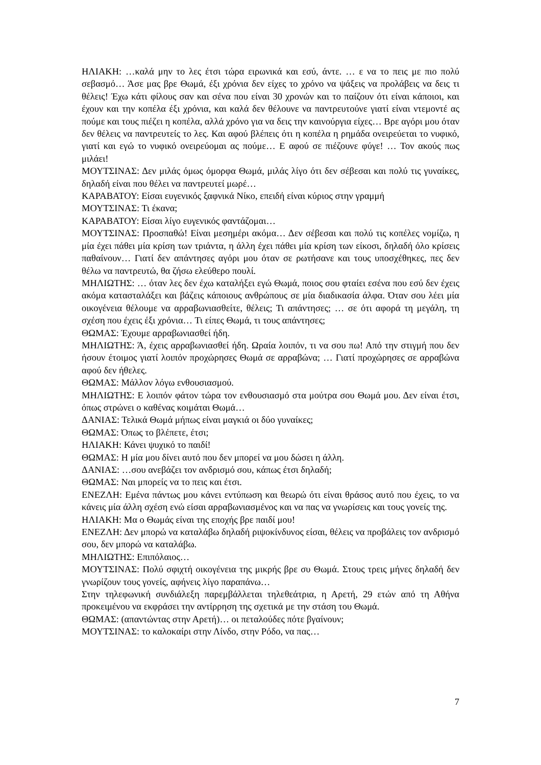ΗΛΙΑΚΗ: …καλά μην το λες έτσι τώρα ειρωνικά και εσύ, άντε. … ε να το πεις με πιο πολύ σεβασμό… Άσε μας βρε Θωμά, έξι χρόνια δεν είχες το χρόνο να ψάξεις να προλάβεις να δεις τι θέλεις! Έχω κάτι φίλους σαν και σένα που είναι 30 χρονών και το παίζουν ότι είναι κάποιοι, και έχουν και την κοπέλα έξι χρόνια, και καλά δεν θέλουνε να παντρευτούνε γιατί είναι ντεμοντέ ας πούμε και τους πιέζει η κοπέλα, αλλά χρόνο για να δεις την καινούργια είχες… Βρε αγόρι μου όταν δεν θέλεις να παντρευτείς το λες. Και αφού βλέπεις ότι η κοπέλα η ρημάδα ονειρεύεται το νυφικό, γιατί και εγώ το νυφικό ονειρεύομαι ας πούμε… Ε αφού σε πιέζουνε φύγε! … Τον ακούς πως μιλάει!
ΜΟΥΤΣΙΝΑΣ: Δεν μιλάς όμως όμορφα Θωμά, μιλάς λίγο ότι δεν σέβεσαι και πολύ τις γυναίκες, δηλαδή είναι που θέλει να παντρευτεί μωρέ…
ΚΑΡΑΒΑΤΟΥ: Είσαι ευγενικός ξαφνικά Νίκο, επειδή είναι κύριος στην γραμμή
ΜΟΥΤΣΙΝΑΣ: Τι έκανα;
ΚΑΡΑΒΑΤΟΥ: Είσαι λίγο ευγενικός φαντάζομαι…
ΜΟΥΤΣΙΝΑΣ: Προσπαθώ! Είναι μεσημέρι ακόμα… Δεν σέβεσαι και πολύ τις κοπέλες νομίζω, η μία έχει πάθει μία κρίση των τριάντα, η άλλη έχει πάθει μία κρίση των είκοσι, δηλαδή όλο κρίσεις παθαίνουν… Γιατί δεν απάντησες αγόρι μου όταν σε ρωτήσανε και τους υποσχέθηκες, πες δεν θέλω να παντρευτώ, θα ζήσω ελεύθερο πουλί.
ΜΗΛΙΩΤΗΣ: … όταν λες δεν έχω καταλήξει εγώ Θωμά, ποιος σου φταίει εσένα που εσύ δεν έχεις ακόμα κατασταλάξει και βάζεις κάποιους ανθρώπους σε μία διαδικασία άλφα. Όταν σου λέει μία οικογένεια θέλουμε να αρραβωνιασθείτε, θέλεις; Τι απάντησες; … σε ότι αφορά τη μεγάλη, τη σχέση που έχεις έξι χρόνια… Τι είπες Θωμά, τι τους απάντησες;
ΘΩΜΑΣ: Έχουμε αρραβωνιασθεί ήδη.
ΜΗΛΙΩΤΗΣ: Ά, έχεις αρραβωνιασθεί ήδη. Ωραία λοιπόν, τι να σου πω! Από την στιγμή που δεν ήσουν έτοιμος γιατί λοιπόν προχώρησες Θωμά σε αρραβώνα; … Γιατί προχώρησες σε αρραβώνα αφού δεν ήθελες.
ΘΩΜΑΣ: Μάλλον λόγω ενθουσιασμού.
ΜΗΛΙΩΤΗΣ: Ε λοιπόν φάτον τώρα τον ενθουσιασμό στα μούτρα σου Θωμά μου. Δεν είναι έτσι, όπως στρώνει ο καθένας κοιμάται Θωμά…
ΔΑΝΙΑΣ: Τελικά Θωμά μήπως είναι μαγκιά οι δύο γυναίκες;
ΘΩΜΑΣ: Όπως το βλέπετε, έτσι;
ΗΛΙΑΚΗ: Κάνει ψυχικό το παιδί!
ΘΩΜΑΣ: Η μία μου δίνει αυτό που δεν μπορεί να μου δώσει η άλλη.
ΔΑΝΙΑΣ: …σου ανεβάζει τον ανδρισμό σου, κάπως έτσι δηλαδή;
ΘΩΜΑΣ: Ναι μπορείς να το πεις και έτσι.
ΕΝΕΖΛΗ: Εμένα πάντως μου κάνει εντύπωση και θεωρώ ότι είναι θράσος αυτό που έχεις, το να κάνεις μία άλλη σχέση ενώ είσαι αρραβωνιασμένος και να πας να γνωρίσεις και τους γονείς της.
ΗΛΙΑΚΗ: Μα ο Θωμάς είναι της εποχής βρε παιδί μου!
ΕΝΕΖΛΗ: Δεν μπορώ να καταλάβω δηλαδή ριψοκίνδυνος είσαι, θέλεις να προβάλεις τον ανδρισμό σου, δεν μπορώ να καταλάβω.
ΜΗΛΙΩΤΗΣ: Επιπόλαιος…
ΜΟΥΤΣΙΝΑΣ: Πολύ σφιχτή οικογένεια της μικρής βρε συ Θωμά. Στους τρεις μήνες δηλαδή δεν γνωρίζουν τους γονείς, αφήνεις λίγο παραπάνω…
Στην τηλεφωνική συνδιάλεξη παρεμβάλλεται τηλεθεάτρια, η Αρετή, 29 ετών από τη Αθήνα προκειμένου να εκφράσει την αντίρρηση της σχετικά με την στάση του Θωμά.
ΘΩΜΑΣ: (απαντώντας στην Αρετή)… οι πεταλούδες πότε βγαίνουν;
ΜΟΥΤΣΙΝΑΣ: το καλοκαίρι στην Λίνδο, στην Ρόδο, να πας…
7